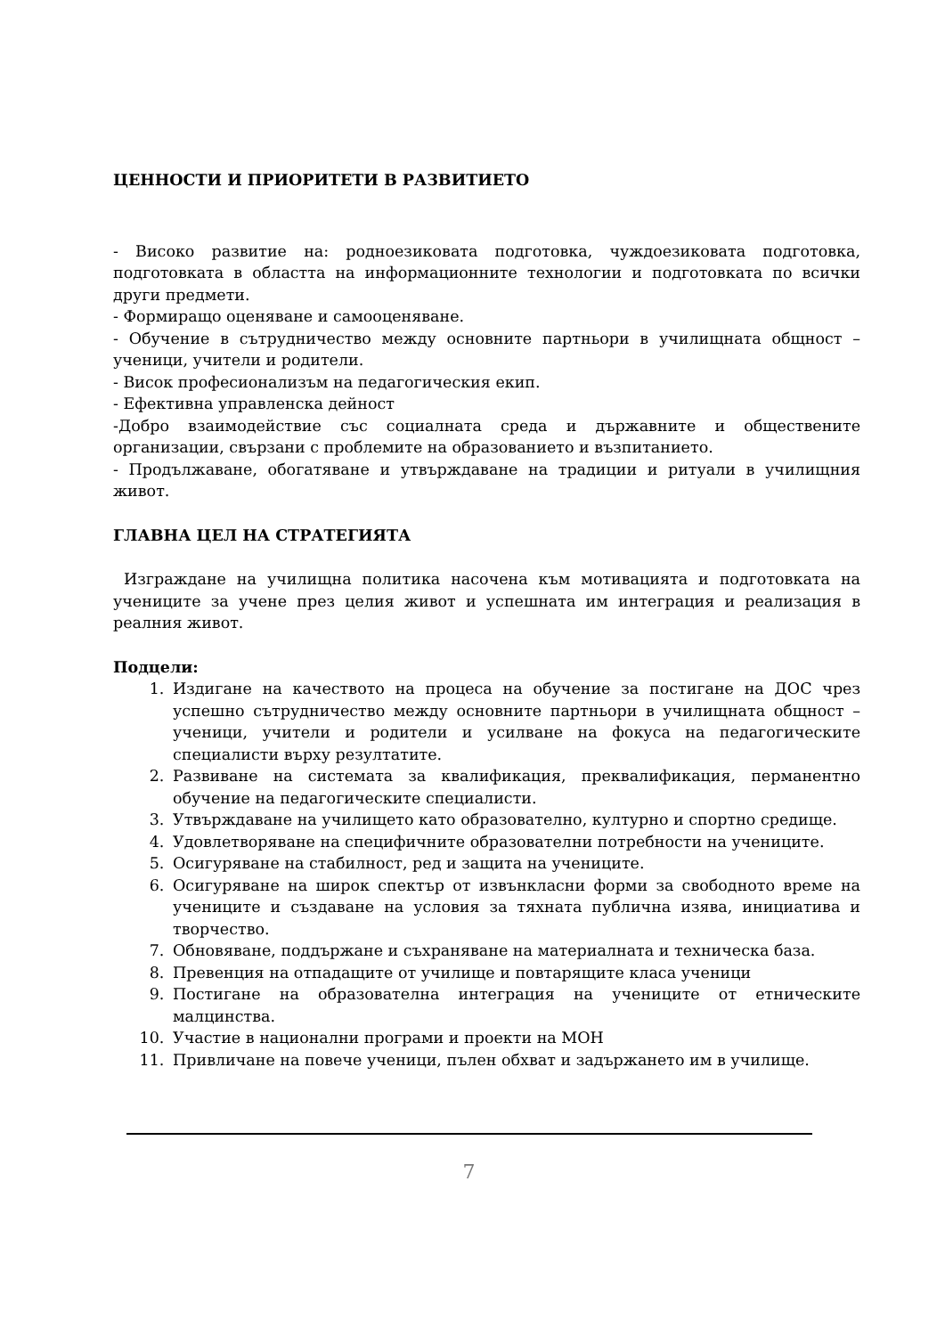ЦЕННОСТИ И ПРИОРИТЕТИ В РАЗВИТИЕТО
- Високо развитие на: родноезиковата подготовка, чуждоезиковата подготовка, подготовката в областта на информационните технологии и подготовката по всички други предмети.
- Формиращо оценяване и самооценяване.
- Обучение в сътрудничество между основните партньори в училищната общност – ученици, учители и родители.
- Висок професионализъм на педагогическия екип.
- Ефективна управленска дейност
-Добро взаимодействие със социалната среда и държавните и обществените организации, свързани с проблемите на образованието и възпитанието.
- Продължаване, обогатяване и утвърждаване на традиции и ритуали в училищния живот.
ГЛАВНА ЦЕЛ НА СТРАТЕГИЯТА
Изграждане на училищна политика насочена към мотивацията и подготовката на учениците за учене през целия живот и успешната им интеграция и реализация в реалния живот.
Подцели:
1. Издигане на качеството на процеса на обучение за постигане на ДОС чрез успешно сътрудничество между основните партньори в училищната общност – ученици, учители и родители и усилване на фокуса на педагогическите специалисти върху резултатите.
2. Развиване на системата за квалификация, преквалификация, перманентно обучение на педагогическите специалисти.
3. Утвърждаване на училището като образователно, културно и спортно средище.
4. Удовлетворяване на специфичните образователни потребности на учениците.
5. Осигуряване на стабилност, ред и защита на учениците.
6. Осигуряване на широк спектър от извънкласни форми за свободното време на учениците и създаване на условия за тяхната публична изява, инициатива и творчество.
7. Обновяване, поддържане и съхраняване на материалната и техническа база.
8. Превенция на отпадащите от училище и повтарящите класа ученици
9. Постигане на образователна интеграция на учениците от етническите малцинства.
10. Участие в национални програми и проекти на МОН
11. Привличане на повече ученици, пълен обхват и задържането им в училище.
7